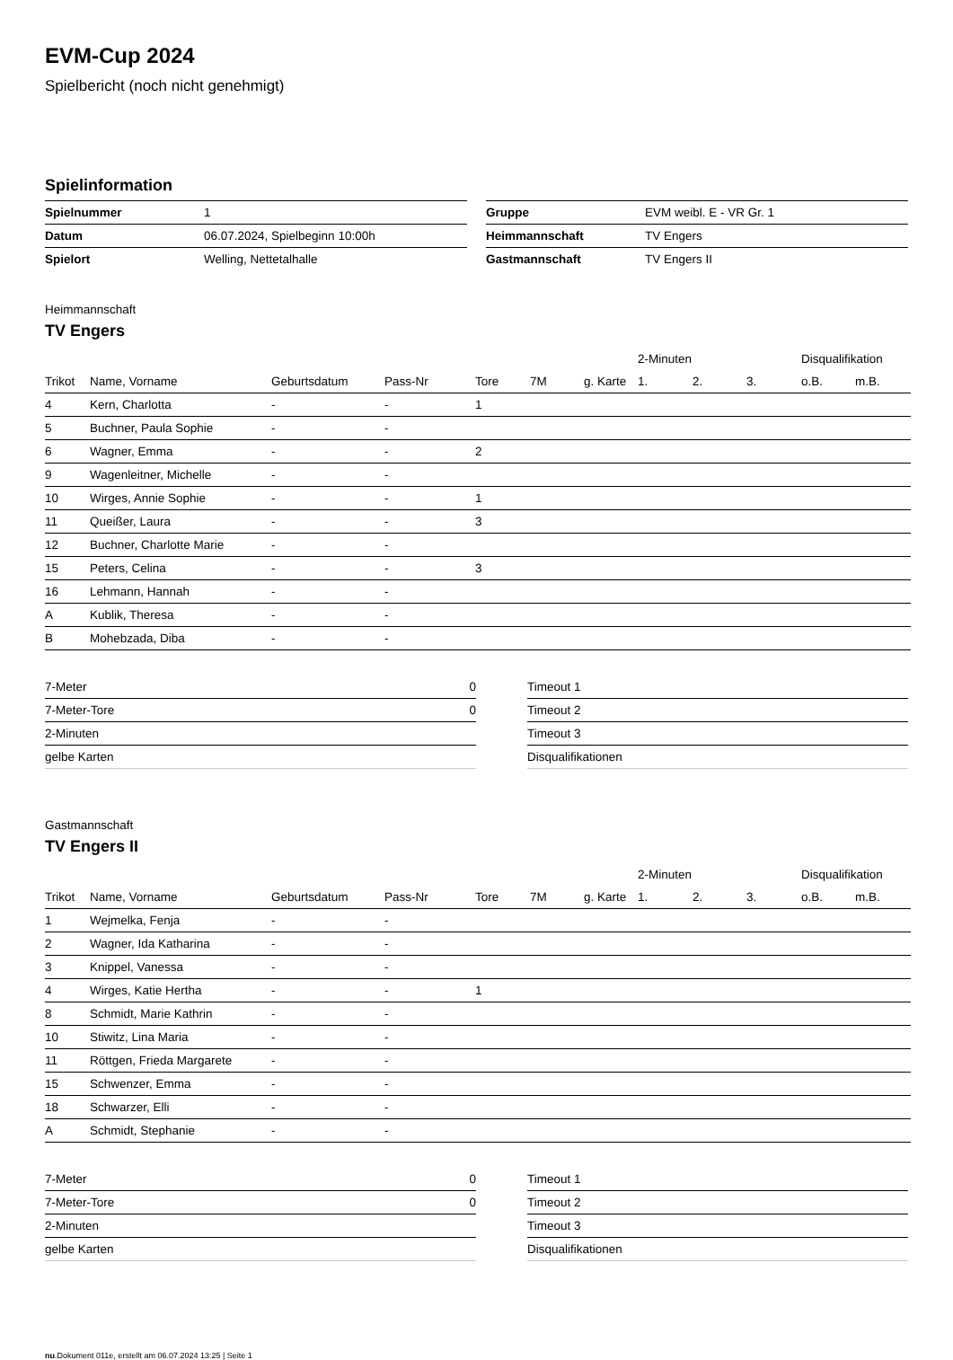EVM-Cup 2024
Spielbericht (noch nicht genehmigt)
Spielinformation
| Spielnummer | 1 |
| Datum | 06.07.2024, Spielbeginn 10:00h |
| Spielort | Welling, Nettetalhalle |
| Gruppe | EVM weibl. E - VR Gr. 1 |
| Heimmannschaft | TV Engers |
| Gastmannschaft | TV Engers II |
Heimmannschaft
TV Engers
| | | | | | | | 2-Minuten | | | Disqualifikation | |
| --- | --- | --- | --- | --- | --- | --- | --- | --- | --- | --- | --- |
| Trikot | Name, Vorname | Geburtsdatum | Pass-Nr | Tore | 7M | g. Karte | 1. | 2. | 3. | o.B. | m.B. |
| 4 | Kern, Charlotta | - | - | 1 | | | | | | | |
| 5 | Buchner, Paula Sophie | - | - | | | | | | | | |
| 6 | Wagner, Emma | - | - | 2 | | | | | | | |
| 9 | Wagenleitner, Michelle | - | - | | | | | | | | |
| 10 | Wirges, Annie Sophie | - | - | 1 | | | | | | | |
| 11 | Queißer, Laura | - | - | 3 | | | | | | | |
| 12 | Buchner, Charlotte Marie | - | - | | | | | | | | |
| 15 | Peters, Celina | - | - | 3 | | | | | | | |
| 16 | Lehmann, Hannah | - | - | | | | | | | | |
| A | Kublik, Theresa | - | - | | | | | | | | |
| B | Mohebzada, Diba | - | - | | | | | | | | |
| 7-Meter | 0 |
| 7-Meter-Tore | 0 |
| 2-Minuten | |
| gelbe Karten | |
| Timeout 1 |
| Timeout 2 |
| Timeout 3 |
| Disqualifikationen |
Gastmannschaft
TV Engers II
| | | | | | | | 2-Minuten | | | Disqualifikation | |
| --- | --- | --- | --- | --- | --- | --- | --- | --- | --- | --- | --- |
| Trikot | Name, Vorname | Geburtsdatum | Pass-Nr | Tore | 7M | g. Karte | 1. | 2. | 3. | o.B. | m.B. |
| 1 | Wejmelka, Fenja | - | - | | | | | | | | |
| 2 | Wagner, Ida Katharina | - | - | | | | | | | | |
| 3 | Knippel, Vanessa | - | - | | | | | | | | |
| 4 | Wirges, Katie Hertha | - | - | 1 | | | | | | | |
| 8 | Schmidt, Marie Kathrin | - | - | | | | | | | | |
| 10 | Stiwitz, Lina Maria | - | - | | | | | | | | |
| 11 | Röttgen, Frieda Margarete | - | - | | | | | | | | |
| 15 | Schwenzer, Emma | - | - | | | | | | | | |
| 18 | Schwarzer, Elli | - | - | | | | | | | | |
| A | Schmidt, Stephanie | - | - | | | | | | | | |
| 7-Meter | 0 |
| 7-Meter-Tore | 0 |
| 2-Minuten | |
| gelbe Karten | |
| Timeout 1 |
| Timeout 2 |
| Timeout 3 |
| Disqualifikationen |
nu.Dokument 011e, erstellt am 06.07.2024 13:25 | Seite 1